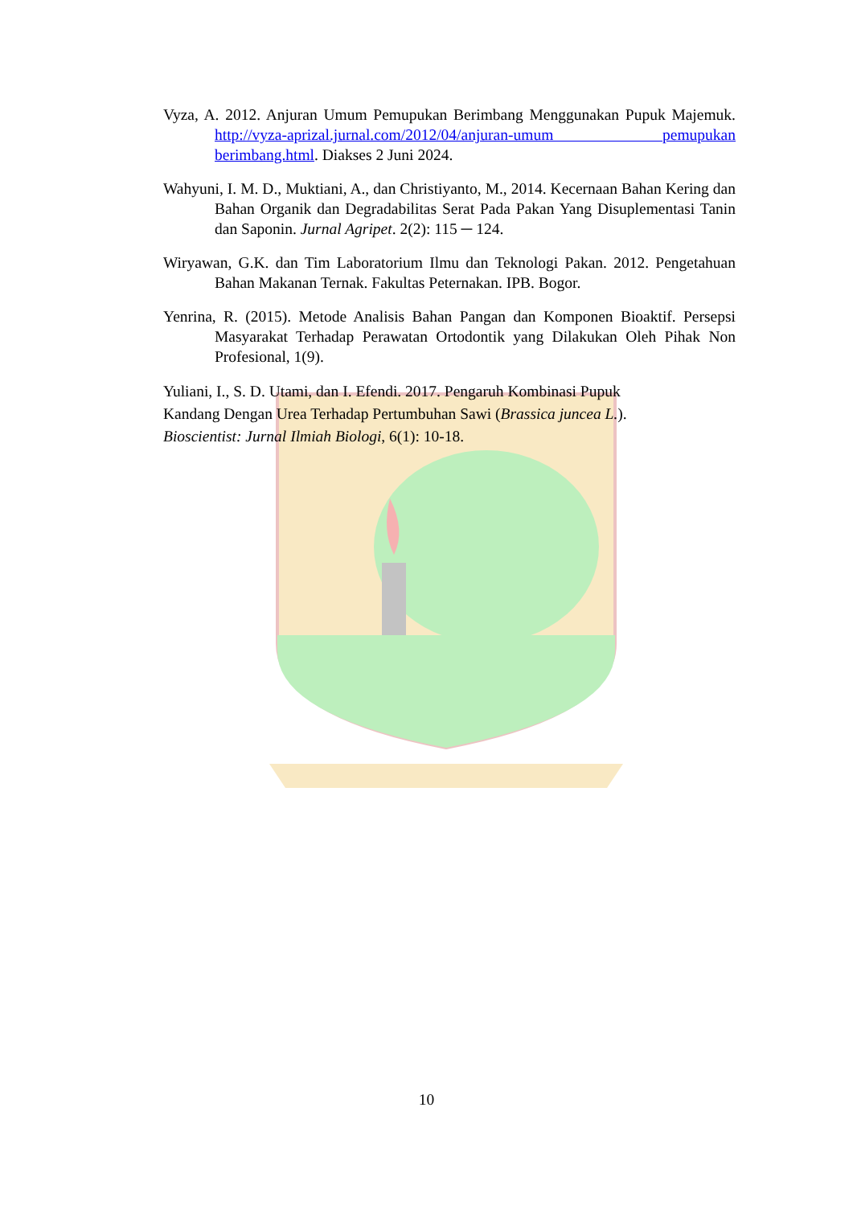Vyza, A. 2012. Anjuran Umum Pemupukan Berimbang Menggunakan Pupuk Majemuk. http://vyza-aprizal.jurnal.com/2012/04/anjuran-umum pemupukan berimbang.html. Diakses 2 Juni 2024.
Wahyuni, I. M. D., Muktiani, A., dan Christiyanto, M., 2014. Kecernaan Bahan Kering dan Bahan Organik dan Degradabilitas Serat Pada Pakan Yang Disuplementasi Tanin dan Saponin. Jurnal Agripet. 2(2): 115 ─ 124.
Wiryawan, G.K. dan Tim Laboratorium Ilmu dan Teknologi Pakan. 2012. Pengetahuan Bahan Makanan Ternak. Fakultas Peternakan. IPB. Bogor.
Yenrina, R. (2015). Metode Analisis Bahan Pangan dan Komponen Bioaktif. Persepsi Masyarakat Terhadap Perawatan Ortodontik yang Dilakukan Oleh Pihak Non Profesional, 1(9).
Yuliani, I., S. D. Utami, dan I. Efendi. 2017. Pengaruh Kombinasi Pupuk
Kandang Dengan Urea Terhadap Pertumbuhan Sawi (Brassica juncea L.).
Bioscientist: Jurnal Ilmiah Biologi, 6(1): 10-18.
10